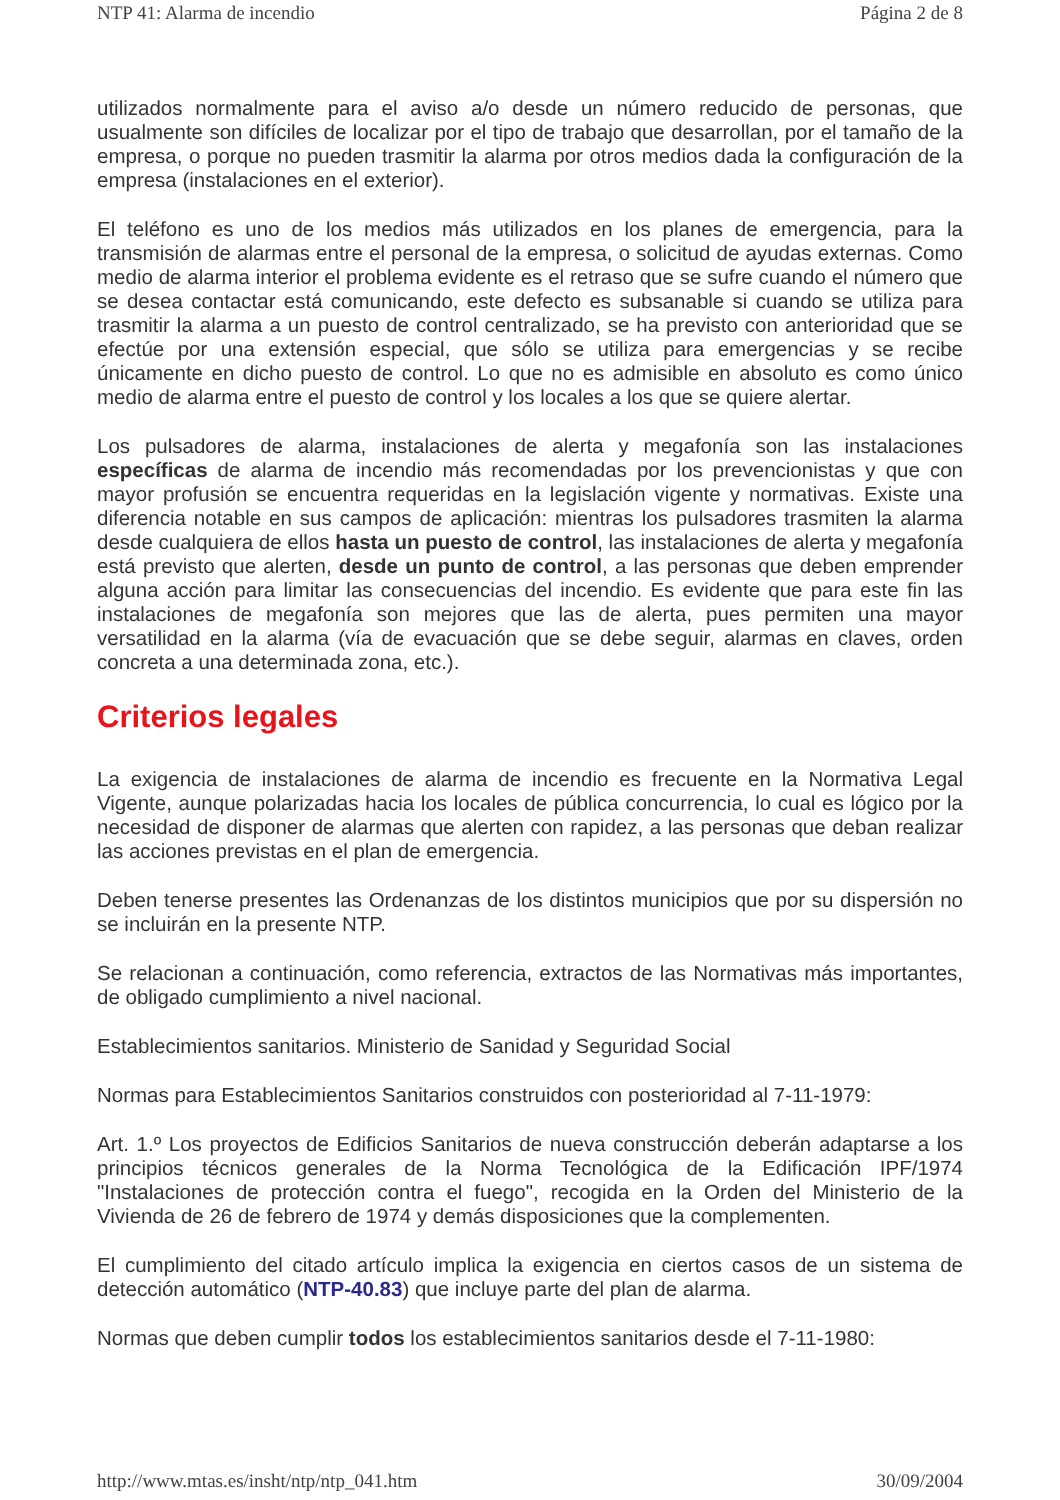NTP 41: Alarma de incendio Página 2 de 8
utilizados normalmente para el aviso a/o desde un número reducido de personas, que usualmente son difíciles de localizar por el tipo de trabajo que desarrollan, por el tamaño de la empresa, o porque no pueden trasmitir la alarma por otros medios dada la configuración de la empresa (instalaciones en el exterior).
El teléfono es uno de los medios más utilizados en los planes de emergencia, para la transmisión de alarmas entre el personal de la empresa, o solicitud de ayudas externas. Como medio de alarma interior el problema evidente es el retraso que se sufre cuando el número que se desea contactar está comunicando, este defecto es subsanable si cuando se utiliza para trasmitir la alarma a un puesto de control centralizado, se ha previsto con anterioridad que se efectúe por una extensión especial, que sólo se utiliza para emergencias y se recibe únicamente en dicho puesto de control. Lo que no es admisible en absoluto es como único medio de alarma entre el puesto de control y los locales a los que se quiere alertar.
Los pulsadores de alarma, instalaciones de alerta y megafonía son las instalaciones específicas de alarma de incendio más recomendadas por los prevencionistas y que con mayor profusión se encuentra requeridas en la legislación vigente y normativas. Existe una diferencia notable en sus campos de aplicación: mientras los pulsadores trasmiten la alarma desde cualquiera de ellos hasta un puesto de control, las instalaciones de alerta y megafonía está previsto que alerten, desde un punto de control, a las personas que deben emprender alguna acción para limitar las consecuencias del incendio. Es evidente que para este fin las instalaciones de megafonía son mejores que las de alerta, pues permiten una mayor versatilidad en la alarma (vía de evacuación que se debe seguir, alarmas en claves, orden concreta a una determinada zona, etc.).
Criterios legales
La exigencia de instalaciones de alarma de incendio es frecuente en la Normativa Legal Vigente, aunque polarizadas hacia los locales de pública concurrencia, lo cual es lógico por la necesidad de disponer de alarmas que alerten con rapidez, a las personas que deban realizar las acciones previstas en el plan de emergencia.
Deben tenerse presentes las Ordenanzas de los distintos municipios que por su dispersión no se incluirán en la presente NTP.
Se relacionan a continuación, como referencia, extractos de las Normativas más importantes, de obligado cumplimiento a nivel nacional.
Establecimientos sanitarios. Ministerio de Sanidad y Seguridad Social
Normas para Establecimientos Sanitarios construidos con posterioridad al 7-11-1979:
Art. 1.º Los proyectos de Edificios Sanitarios de nueva construcción deberán adaptarse a los principios técnicos generales de la Norma Tecnológica de la Edificación IPF/1974 "Instalaciones de protección contra el fuego", recogida en la Orden del Ministerio de la Vivienda de 26 de febrero de 1974 y demás disposiciones que la complementen.
El cumplimiento del citado artículo implica la exigencia en ciertos casos de un sistema de detección automático (NTP-40.83) que incluye parte del plan de alarma.
Normas que deben cumplir todos los establecimientos sanitarios desde el 7-11-1980:
http://www.mtas.es/insht/ntp/ntp_041.htm 30/09/2004